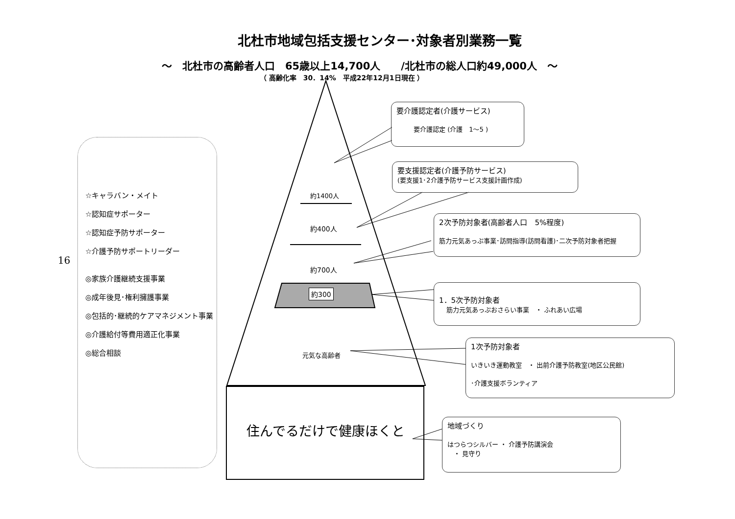北杜市地域包括支援センター･対象者別業務一覧
～　北杜市の高齢者人口　65歳以上14,700人　　/北杜市の総人口約49,000人　～
（ 高齢化率　30．14%　平成22年12月1日現在 ）
16
☆キャラバン・メイト
☆認知症サポーター
☆認知症予防サポーター
☆介護予防サポートリーダー
◎家族介護継続支援事業
◎成年後見･権利擁護事業
◎包括的･継続的ケアマネジメント事業
◎介護給付等費用適正化事業
◎総合相談
約1400人
約400人
約700人
約300
元気な高齢者
住んでるだけで健康ほくと
要介護認定者(介護サービス)
要介護認定 (介護　1～5 )
要支援認定者(介護予防サービス)
(要支援1･2介護予防サービス支援計画作成)
2次予防対象者(高齢者人口　5%程度)
筋力元気あっぷ事業･訪問指導(訪問看護)･二次予防対象者把握
1．5次予防対象者
筋力元気あっぷおさらい事業　・ ふれあい広場
1次予防対象者
いきいき運動教室　・ 出前介護予防教室(地区公民館)
･介護支援ボランティア
地域づくり
はつらつシルバー ・ 介護予防講演会
　・ 見守り